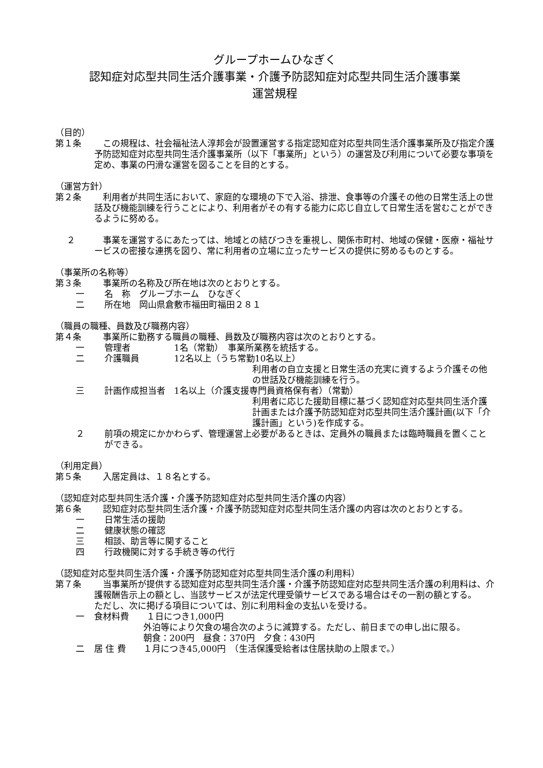グループホームひなぎく
認知症対応型共同生活介護事業・介護予防認知症対応型共同生活介護事業
運営規程
（目的）
第１条 　この規程は、社会福祉法人淳邦会が設置運営する指定認知症対応型共同生活介護事業所及び指定介護予防認知症対応型共同生活介護事業所（以下「事業所」という）の運営及び利用について必要な事項を定め、事業の円滑な運営を図ることを目的とする。
（運営方針）
第２条 　利用者が共同生活において、家庭的な環境の下で入浴、排泄、食事等の介護その他の日常生活上の世話及び機能訓練を行うことにより、利用者がその有する能力に応じ自立して日常生活を営むことができるように努める。
　 ２ 　事業を運営するにあたっては、地域との結びつきを重視し、関係市町村、地域の保健・医療・福祉サービスの密接な連携を図り、常に利用者の立場に立ったサービスの提供に努めるものとする。
（事業所の名称等）
第３条 　事業所の名称及び所在地は次のとおりとする。
一 名　称　グループホーム　ひなぎく
二 所在地　岡山県倉敷市福田町福田２８１
（職員の職種、員数及び職務内容）
第４条 　事業所に勤務する職員の職種、員数及び職務内容は次のとおりとする。
一 管理者　　　　　1名（常勤）　事業所業務を統括する。
二 介護職員　　　　12名以上（うち常勤10名以上）
利用者の自立支援と日常生活の充実に資するよう介護その他の世話及び機能訓練を行う。
三 計画作成担当者　1名以上（介護支援専門員資格保有者）（常勤）
利用者に応じた援助目標に基づく認知症対応型共同生活介護計画または介護予防認知症対応型共同生活介護計画(以下「介護計画」という)を作成する。
２ 前項の規定にかかわらず、管理運営上必要があるときは、定員外の職員または臨時職員を置くことができる。
（利用定員）
第５条 　入居定員は、１８名とする。
（認知症対応型共同生活介護・介護予防認知症対応型共同生活介護の内容）
第６条 　認知症対応型共同生活介護・介護予防認知症対応型共同生活介護の内容は次のとおりとする。
一 日常生活の援助
二 健康状態の確認
三 相談、助言等に関すること
四 行政機関に対する手続き等の代行
（認知症対応型共同生活介護・介護予防認知症対応型共同生活介護の利用料）
第７条 　当事業所が提供する認知症対応型共同生活介護・介護予防認知症対応型共同生活介護の利用料は、介護報酬告示上の額とし、当該サービスが法定代理受領サービスである場合はその一割の額とする。
ただし、次に掲げる項目については、別に利用料金の支払いを受ける。
一 食材料費　　１日につき1,000円
　外泊等により欠食の場合次のように減算する。ただし、前日までの申し出に限る。
　朝食：200円　昼食：370円　夕食：430円
二 居 住 費　　１月につき45,000円　（生活保護受給者は住居扶助の上限まで。）